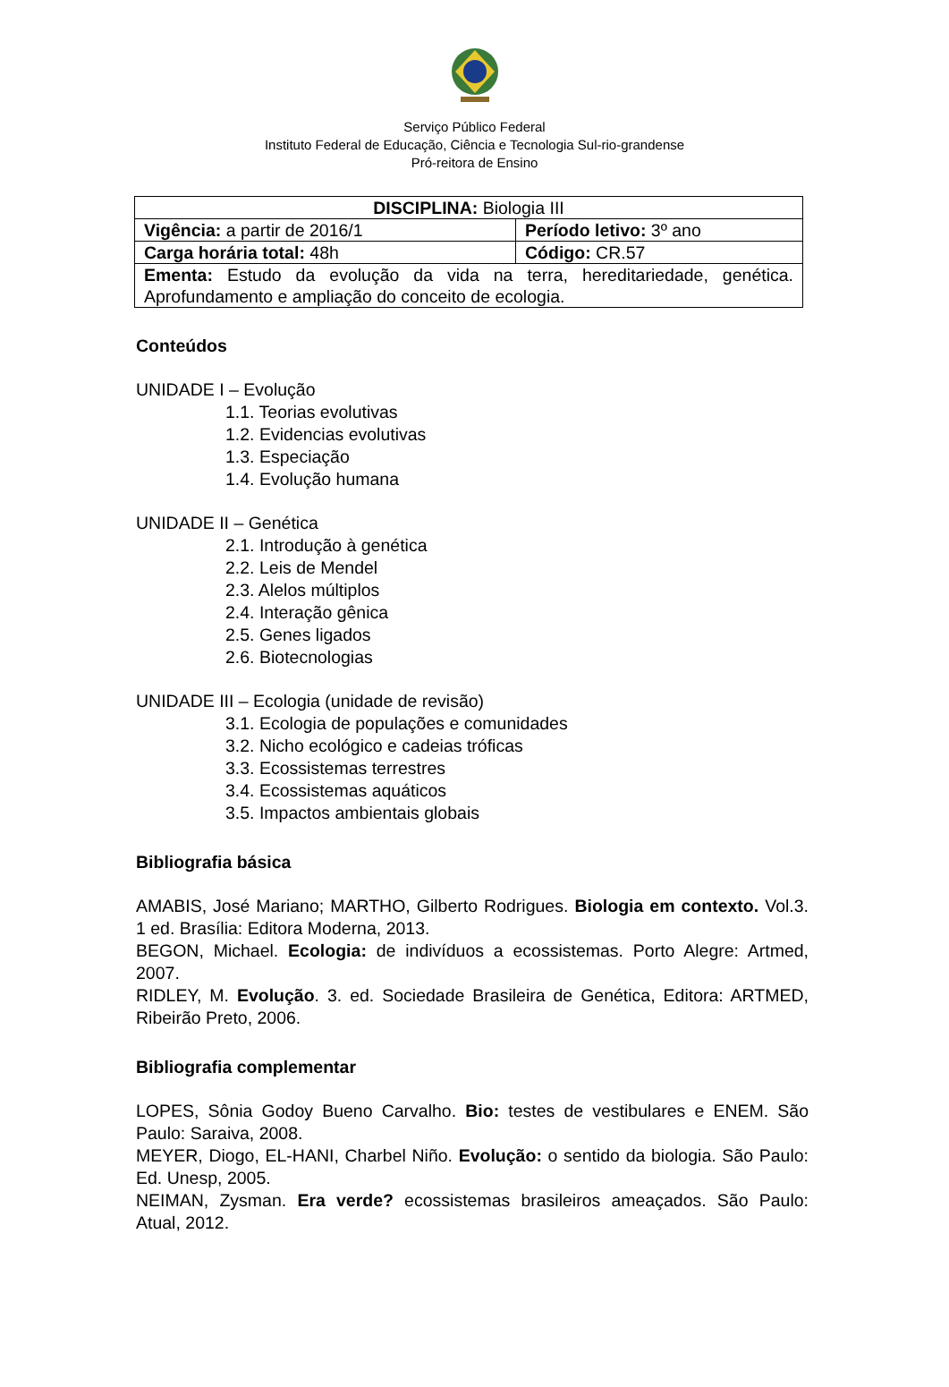Serviço Público Federal
Instituto Federal de Educação, Ciência e Tecnologia Sul-rio-grandense
Pró-reitora de Ensino
| DISCIPLINA: Biologia III | |
| Vigência: a partir de 2016/1 | Período letivo: 3º ano |
| Carga horária total: 48h | Código: CR.57 |
| Ementa: Estudo da evolução da vida na terra, hereditariedade, genética. Aprofundamento e ampliação do conceito de ecologia. | |
Conteúdos
UNIDADE I – Evolução
1.1. Teorias evolutivas
1.2. Evidencias evolutivas
1.3. Especiação
1.4. Evolução humana
UNIDADE II – Genética
2.1. Introdução à genética
2.2. Leis de Mendel
2.3. Alelos múltiplos
2.4. Interação gênica
2.5. Genes ligados
2.6. Biotecnologias
UNIDADE III – Ecologia (unidade de revisão)
3.1. Ecologia de populações e comunidades
3.2. Nicho ecológico e cadeias tróficas
3.3. Ecossistemas terrestres
3.4. Ecossistemas aquáticos
3.5. Impactos ambientais globais
Bibliografia básica
AMABIS, José Mariano; MARTHO, Gilberto Rodrigues. Biologia em contexto. Vol.3. 1 ed. Brasília: Editora Moderna, 2013.
BEGON, Michael. Ecologia: de indivíduos a ecossistemas. Porto Alegre: Artmed, 2007.
RIDLEY, M. Evolução. 3. ed. Sociedade Brasileira de Genética, Editora: ARTMED, Ribeirão Preto, 2006.
Bibliografia complementar
LOPES, Sônia Godoy Bueno Carvalho. Bio: testes de vestibulares e ENEM. São Paulo: Saraiva, 2008.
MEYER, Diogo, EL-HANI, Charbel Niño. Evolução: o sentido da biologia. São Paulo: Ed. Unesp, 2005.
NEIMAN, Zysman. Era verde? ecossistemas brasileiros ameaçados. São Paulo: Atual, 2012.